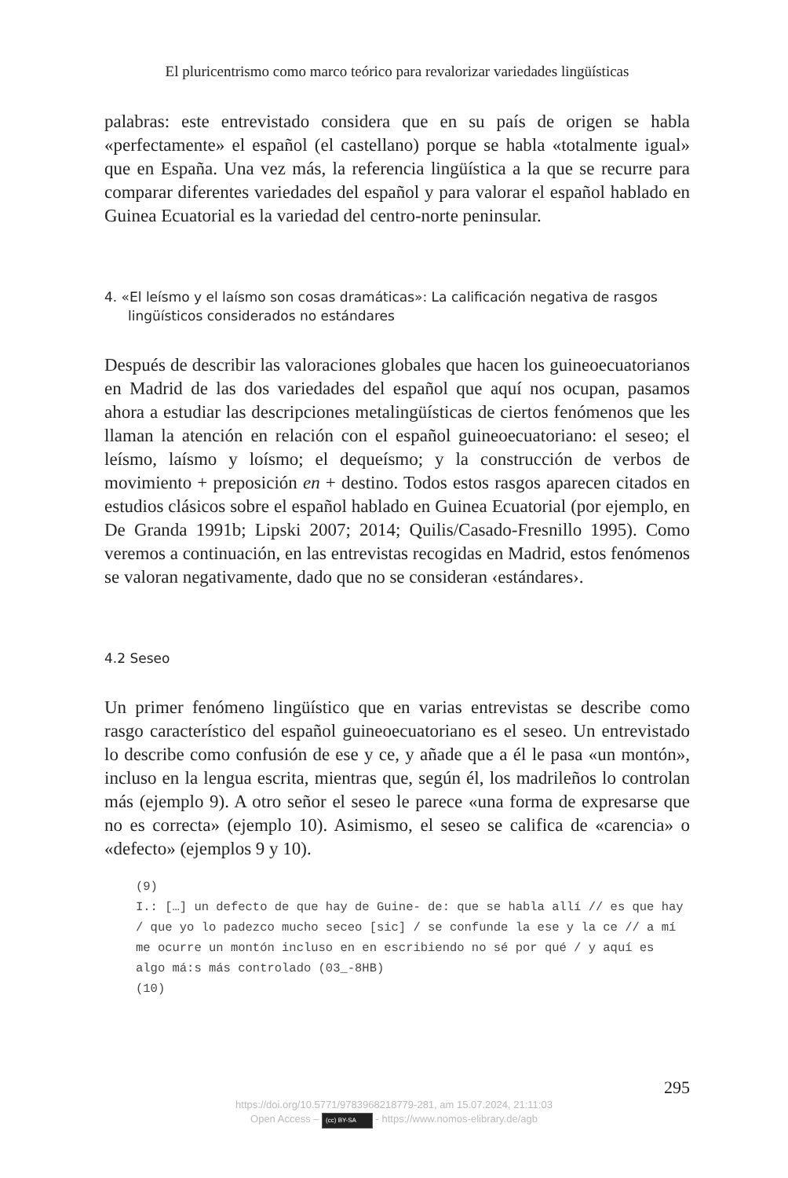El pluricentrismo como marco teórico para revalorizar variedades lingüísticas
palabras: este entrevistado considera que en su país de origen se habla «perfectamente» el español (el castellano) porque se habla «totalmente igual» que en España. Una vez más, la referencia lingüística a la que se recurre para comparar diferentes variedades del español y para valorar el español hablado en Guinea Ecuatorial es la variedad del centro-norte peninsular.
4. «El leísmo y el laísmo son cosas dramáticas»: La calificación negativa de rasgos lingüísticos considerados no estándares
Después de describir las valoraciones globales que hacen los guineoecuatorianos en Madrid de las dos variedades del español que aquí nos ocupan, pasamos ahora a estudiar las descripciones metalingüísticas de ciertos fenómenos que les llaman la atención en relación con el español guineoecuatoriano: el seseo; el leísmo, laísmo y loísmo; el dequeísmo; y la construcción de verbos de movimiento + preposición en + destino. Todos estos rasgos aparecen citados en estudios clásicos sobre el español hablado en Guinea Ecuatorial (por ejemplo, en De Granda 1991b; Lipski 2007; 2014; Quilis/Casado-Fresnillo 1995). Como veremos a continuación, en las entrevistas recogidas en Madrid, estos fenómenos se valoran negativamente, dado que no se consideran ‹estándares›.
4.2 Seseo
Un primer fenómeno lingüístico que en varias entrevistas se describe como rasgo característico del español guineoecuatoriano es el seseo. Un entrevistado lo describe como confusión de ese y ce, y añade que a él le pasa «un montón», incluso en la lengua escrita, mientras que, según él, los madrileños lo controlan más (ejemplo 9). A otro señor el seseo le parece «una forma de expresarse que no es correcta» (ejemplo 10). Asimismo, el seseo se califica de «carencia» o «defecto» (ejemplos 9 y 10).
(9)
I.: […] un defecto de que hay de Guine- de: que se habla allí // es que hay / que yo lo padezco mucho seceo [sic] / se confunde la ese y la ce // a mí me ocurre un montón incluso en en escribiendo no sé por qué / y aquí es algo má:s más controlado (03_-8HB)
(10)
295
https://doi.org/10.5771/9783968218779-281, am 15.07.2024, 21:11:03
Open Access – (cc) BY-SA - https://www.nomos-elibrary.de/agb